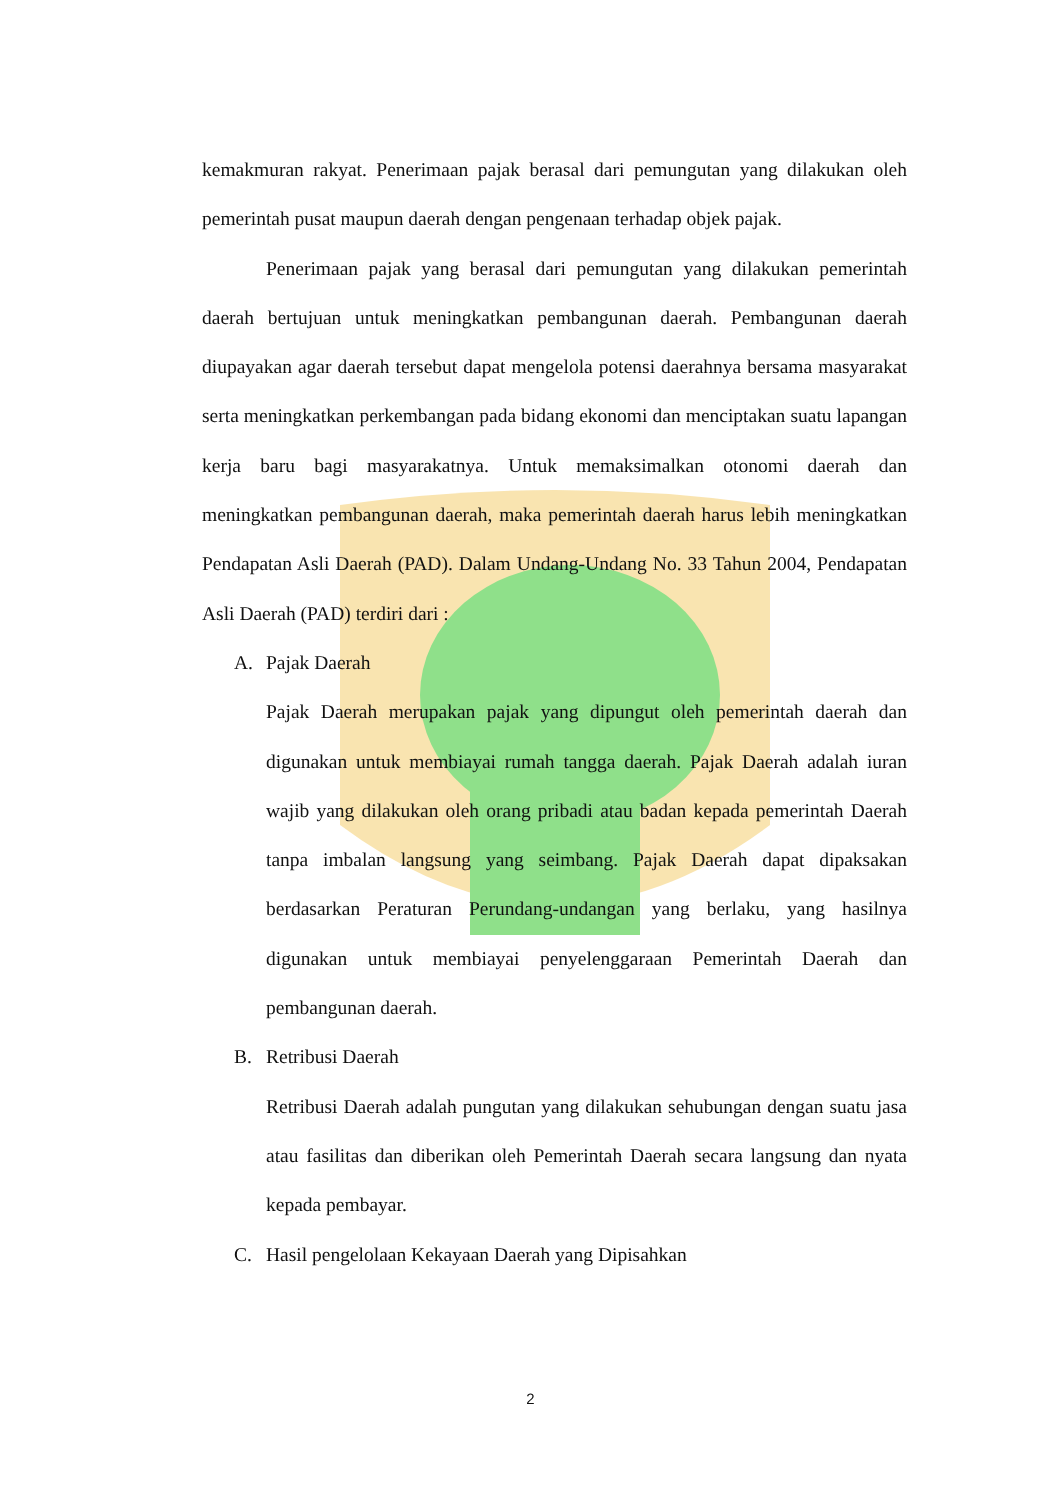kemakmuran rakyat. Penerimaan pajak berasal dari pemungutan yang dilakukan oleh pemerintah pusat maupun daerah dengan pengenaan terhadap objek pajak.
Penerimaan pajak yang berasal dari pemungutan yang dilakukan pemerintah daerah bertujuan untuk meningkatkan pembangunan daerah. Pembangunan daerah diupayakan agar daerah tersebut dapat mengelola potensi daerahnya bersama masyarakat serta meningkatkan perkembangan pada bidang ekonomi dan menciptakan suatu lapangan kerja baru bagi masyarakatnya. Untuk memaksimalkan otonomi daerah dan meningkatkan pembangunan daerah, maka pemerintah daerah harus lebih meningkatkan Pendapatan Asli Daerah (PAD). Dalam Undang-Undang No. 33 Tahun 2004, Pendapatan Asli Daerah (PAD) terdiri dari :
A. Pajak Daerah
Pajak Daerah merupakan pajak yang dipungut oleh pemerintah daerah dan digunakan untuk membiayai rumah tangga daerah. Pajak Daerah adalah iuran wajib yang dilakukan oleh orang pribadi atau badan kepada pemerintah Daerah tanpa imbalan langsung yang seimbang. Pajak Daerah dapat dipaksakan berdasarkan Peraturan Perundang-undangan yang berlaku, yang hasilnya digunakan untuk membiayai penyelenggaraan Pemerintah Daerah dan pembangunan daerah.
B. Retribusi Daerah
Retribusi Daerah adalah pungutan yang dilakukan sehubungan dengan suatu jasa atau fasilitas dan diberikan oleh Pemerintah Daerah secara langsung dan nyata kepada pembayar.
C. Hasil pengelolaan Kekayaan Daerah yang Dipisahkan
2